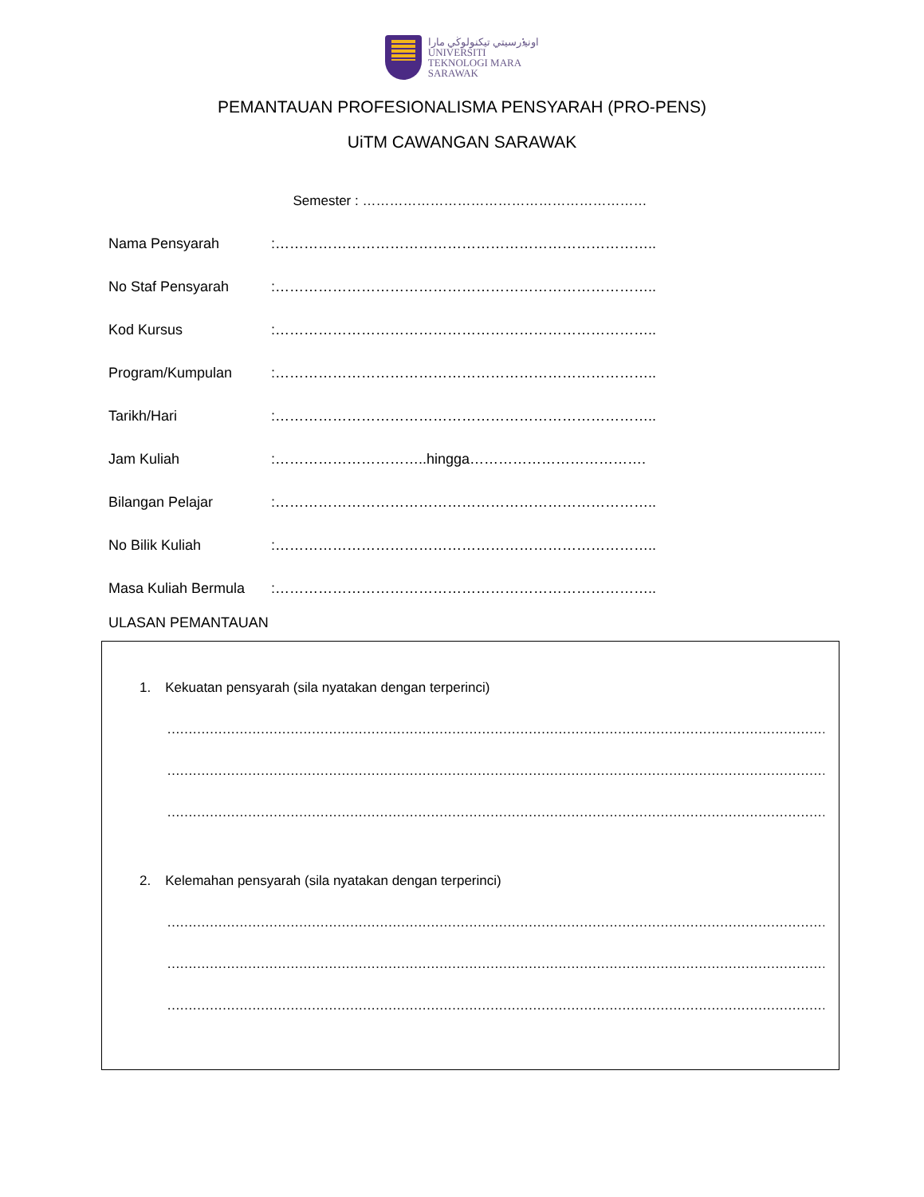اونيۏرسيتي تيكنولوڬي مارا
UNIVERSITI
TEKNOLOGI MARA
SARAWAK
PEMANTAUAN PROFESIONALISMA PENSYARAH (PRO-PENS)
UiTM CAWANGAN SARAWAK
Semester : ………………………………………………………
Nama Pensyarah:……………………………………………………………………..
No Staf Pensyarah:……………………………………………………………………..
Kod Kursus:……………………………………………………………………..
Program/Kumpulan:……………………………………………………………………..
Tarikh/Hari:……………………………………………………………………..
Jam Kuliah:…………………………..hingga……………………………….
Bilangan Pelajar:……………………………………………………………………..
No Bilik Kuliah:……………………………………………………………………..
Masa Kuliah Bermula:……………………………………………………………………..
ULASAN PEMANTAUAN
1. Kekuatan pensyarah (sila nyatakan dengan terperinci)
…………………………………………………………………………………………………………………………………………………………………
…………………………………………………………………………………………………………………………………………………………………
…………………………………………………………………………………………………………………………………………………………………
2. Kelemahan pensyarah (sila nyatakan dengan terperinci)
…………………………………………………………………………………………………………………………………………………………………
…………………………………………………………………………………………………………………………………………………………………
…………………………………………………………………………………………………………………………………………………………………